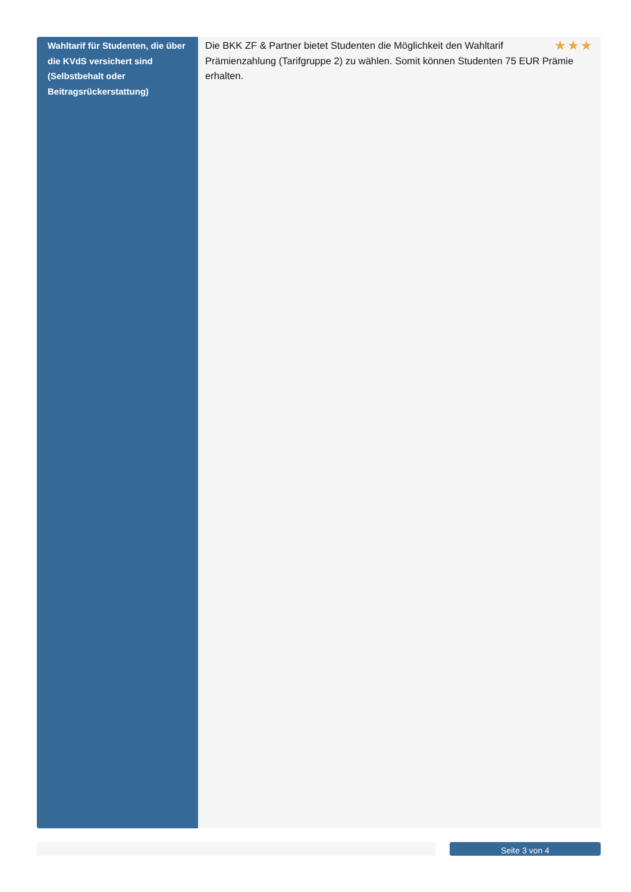| Wahltarif für Studenten, die über die KVdS versichert sind (Selbstbehalt oder Beitragsrückerstattung) | ★★★ Die BKK ZF & Partner bietet Studenten die Möglichkeit den Wahltarif Prämienzahlung (Tarifgruppe 2) zu wählen. Somit können Studenten 75 EUR Prämie erhalten. |
Seite 3 von 4